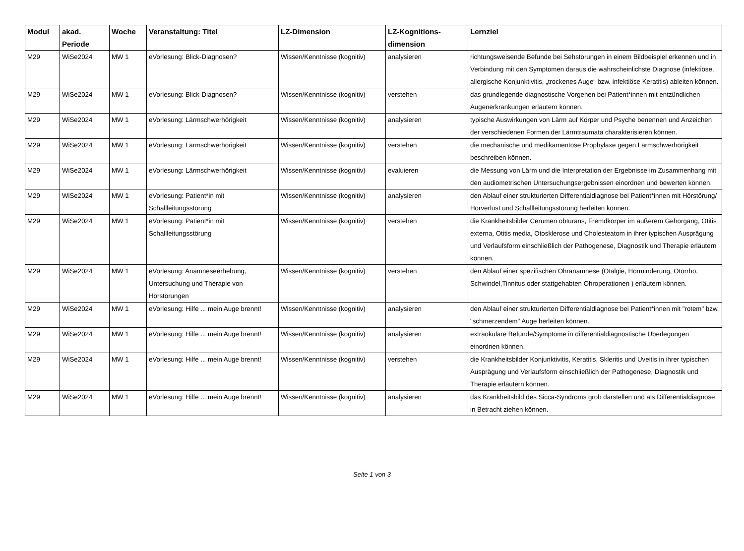| Modul | akad. Periode | Woche | Veranstaltung: Titel | LZ-Dimension | LZ-Kognitions-dimension | Lernziel |
| --- | --- | --- | --- | --- | --- | --- |
| M29 | WiSe2024 | MW 1 | eVorlesung: Blick-Diagnosen? | Wissen/Kenntnisse (kognitiv) | analysieren | richtungsweisende Befunde bei Sehstörungen in einem Bildbeispiel erkennen und in Verbindung mit den Symptomen daraus die wahrscheinlichste Diagnose (infektiöse, allergische Konjunktivitis, „trockenes Auge“ bzw. infektiöse Keratitis) ableiten können. |
| M29 | WiSe2024 | MW 1 | eVorlesung: Blick-Diagnosen? | Wissen/Kenntnisse (kognitiv) | verstehen | das grundlegende diagnostische Vorgehen bei Patient*innen mit entzündlichen Augenerkrankungen erläutern können. |
| M29 | WiSe2024 | MW 1 | eVorlesung: Lärmschwerhörigkeit | Wissen/Kenntnisse (kognitiv) | analysieren | typische Auswirkungen von Lärm auf Körper und Psyche benennen und Anzeichen der verschiedenen Formen der Lärmtraumata charakterisieren können. |
| M29 | WiSe2024 | MW 1 | eVorlesung: Lärmschwerhörigkeit | Wissen/Kenntnisse (kognitiv) | verstehen | die mechanische und medikamentöse Prophylaxe gegen Lärmschwerhörigkeit beschreiben können. |
| M29 | WiSe2024 | MW 1 | eVorlesung: Lärmschwerhörigkeit | Wissen/Kenntnisse (kognitiv) | evaluieren | die Messung von Lärm und die Interpretation der Ergebnisse im Zusammenhang mit den audiometrischen Untersuchungsergebnissen einordnen und bewerten können. |
| M29 | WiSe2024 | MW 1 | eVorlesung: Patient*in mit Schallleitungsstörung | Wissen/Kenntnisse (kognitiv) | analysieren | den Ablauf einer strukturierten Differentialdiagnose bei Patient*innen mit Hörstörung/ Hörverlust und Schallleitungsstörung herleiten können. |
| M29 | WiSe2024 | MW 1 | eVorlesung: Patient*in mit Schallleitungsstörung | Wissen/Kenntnisse (kognitiv) | verstehen | die Krankheitsbilder Cerumen obturans, Fremdkörper im äußerem Gehörgang, Otitis externa, Otitis media, Otosklerose und Cholesteatom in ihrer typischen Ausprägung und Verlaufsform einschließlich der Pathogenese, Diagnostik und Therapie erläutern können. |
| M29 | WiSe2024 | MW 1 | eVorlesung: Anamneseerhebung, Untersuchung und Therapie von Hörstörungen | Wissen/Kenntnisse (kognitiv) | verstehen | den Ablauf einer spezifischen Ohranamnese (Otalgie, Hörminderung, Otorrhö, Schwindel,Tinnitus oder stattgehabten Ohroperationen ) erläutern können. |
| M29 | WiSe2024 | MW 1 | eVorlesung: Hilfe ... mein Auge brennt! | Wissen/Kenntnisse (kognitiv) | analysieren | den Ablauf einer strukturierten Differentialdiagnose bei Patient*innen mit "rotem" bzw. "schmerzendem" Auge herleiten können. |
| M29 | WiSe2024 | MW 1 | eVorlesung: Hilfe ... mein Auge brennt! | Wissen/Kenntnisse (kognitiv) | analysieren | extraokulare Befunde/Symptome in differentialdiagnostische Überlegungen einordnen können. |
| M29 | WiSe2024 | MW 1 | eVorlesung: Hilfe ... mein Auge brennt! | Wissen/Kenntnisse (kognitiv) | verstehen | die Krankheitsbilder Konjunktivitis, Keratitis, Skleritis und Uveitis in ihrer typischen Ausprägung und Verlaufsform einschließlich der Pathogenese, Diagnostik und Therapie erläutern können. |
| M29 | WiSe2024 | MW 1 | eVorlesung: Hilfe ... mein Auge brennt! | Wissen/Kenntnisse (kognitiv) | analysieren | das Krankheitsbild des Sicca-Syndroms grob darstellen und als Differentialdiagnose in Betracht ziehen können. |
Seite 1 von 3